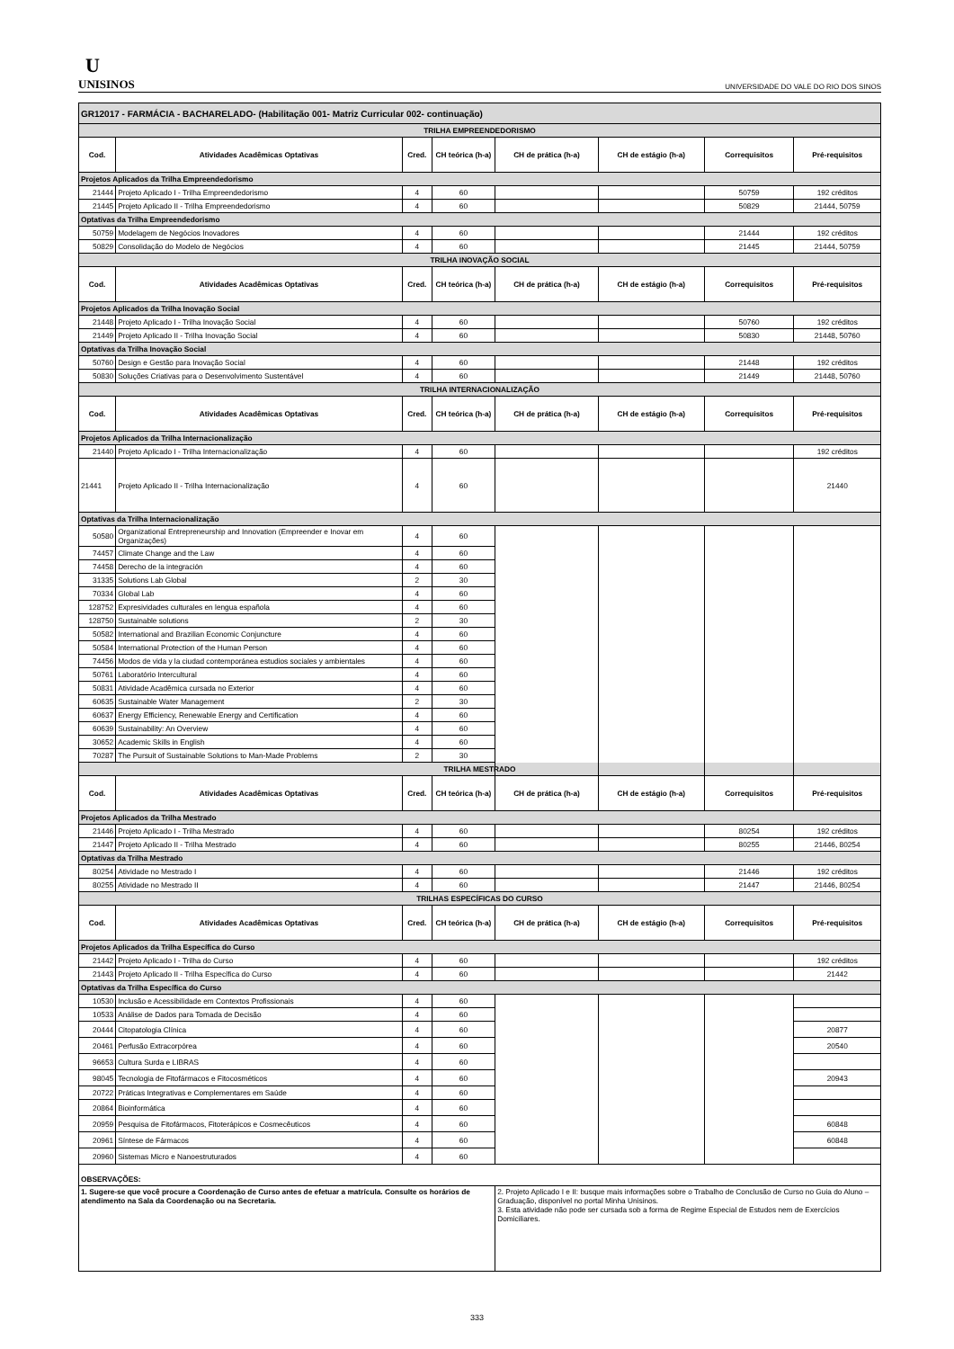U
UNISINOS
UNIVERSIDADE DO VALE DO RIO DOS SINOS
| GR12017 - FARMÁCIA - BACHARELADO- (Habilitação 001- Matriz Curricular 002- continuação) | | | | | | | |
| TRILHA EMPREENDEDORISMO | | | | | | | |
| Cod. | Atividades Acadêmicas Optativas | Cred. | CH teórica (h-a) | CH de prática (h-a) | CH de estágio (h-a) | Correquisitos | Pré-requisitos |
| Projetos Aplicados da Trilha Empreendedorismo | | | | | | | |
| 21444 | Projeto Aplicado I - Trilha Empreendedorismo | 4 | 60 | | | 50759 | 192 créditos |
| 21445 | Projeto Aplicado II - Trilha Empreendedorismo | 4 | 60 | | | 50829 | 21444, 50759 |
| Optativas da Trilha Empreendedorismo | | | | | | | |
| 50759 | Modelagem de Negócios Inovadores | 4 | 60 | | | 21444 | 192 créditos |
| 50829 | Consolidação do Modelo de Negócios | 4 | 60 | | | 21445 | 21444, 50759 |
| TRILHA INOVAÇÃO SOCIAL | | | | | | | |
| Cod. | Atividades Acadêmicas Optativas | Cred. | CH teórica (h-a) | CH de prática (h-a) | CH de estágio (h-a) | Correquisitos | Pré-requisitos |
| Projetos Aplicados da Trilha Inovação Social | | | | | | | |
| 21448 | Projeto Aplicado I - Trilha Inovação Social | 4 | 60 | | | 50760 | 192 créditos |
| 21449 | Projeto Aplicado II - Trilha Inovação Social | 4 | 60 | | | 50830 | 21448, 50760 |
| Optativas da Trilha Inovação Social | | | | | | | |
| 50760 | Design e Gestão para Inovação Social | 4 | 60 | | | 21448 | 192 créditos |
| 50830 | Soluções Criativas para o Desenvolvimento Sustentável | 4 | 60 | | | 21449 | 21448, 50760 |
| TRILHA INTERNACIONALIZAÇÃO | | | | | | | |
| Cod. | Atividades Acadêmicas Optativas | Cred. | CH teórica (h-a) | CH de prática (h-a) | CH de estágio (h-a) | Correquisitos | Pré-requisitos |
| Projetos Aplicados da Trilha Internacionalização | | | | | | | |
| 21440 | Projeto Aplicado I - Trilha Internacionalização | 4 | 60 | | | | 192 créditos |
| 21441 | Projeto Aplicado II - Trilha Internacionalização | 4 | 60 | | | | 21440 |
| Optativas da Trilha Internacionalização | | | | | | | |
| 50580 | Organizational Entrepreneurship and Innovation (Empreender e Inovar em Organizações) | 4 | 60 | | | | |
| 74457 | Climate Change and the Law | 4 | 60 | | | | |
| 74458 | Derecho de la integración | 4 | 60 | | | | |
| 31335 | Solutions Lab Global | 2 | 30 | | | | |
| 70334 | Global Lab | 4 | 60 | | | | |
| 128752 | Expresividades culturales en lengua española | 4 | 60 | | | | |
| 128750 | Sustainable solutions | 2 | 30 | | | | |
| 50582 | International and Brazilian Economic Conjuncture | 4 | 60 | | | | |
| 50584 | International Protection of the Human Person | 4 | 60 | | | | |
| 74456 | Modos de vida y la ciudad contemporánea estudios sociales y ambientales | 4 | 60 | | | | |
| 50761 | Laboratório Intercultural | 4 | 60 | | | | |
| 50831 | Atividade Acadêmica cursada no Exterior | 4 | 60 | | | | |
| 60635 | Sustainable Water Management | 2 | 30 | | | | |
| 60637 | Energy Efficiency, Renewable Energy and Certification | 4 | 60 | | | | |
| 60639 | Sustainability: An Overview | 4 | 60 | | | | |
| 30652 | Academic Skills in English | 4 | 60 | | | | |
| 70287 | The Pursuit of Sustainable Solutions to Man-Made Problems | 2 | 30 | | | | |
| TRILHA MESTRADO | | | | | | | |
| Cod. | Atividades Acadêmicas Optativas | Cred. | CH teórica (h-a) | CH de prática (h-a) | CH de estágio (h-a) | Correquisitos | Pré-requisitos |
| Projetos Aplicados da Trilha Mestrado | | | | | | | |
| 21446 | Projeto Aplicado I - Trilha Mestrado | 4 | 60 | | | 80254 | 192 créditos |
| 21447 | Projeto Aplicado II - Trilha Mestrado | 4 | 60 | | | 80255 | 21446, 80254 |
| Optativas da Trilha Mestrado | | | | | | | |
| 80254 | Atividade no Mestrado I | 4 | 60 | | | 21446 | 192 créditos |
| 80255 | Atividade no Mestrado II | 4 | 60 | | | 21447 | 21446, 80254 |
| TRILHAS ESPECÍFICAS DO CURSO | | | | | | | |
| Cod. | Atividades Acadêmicas Optativas | Cred. | CH teórica (h-a) | CH de prática (h-a) | CH de estágio (h-a) | Correquisitos | Pré-requisitos |
| Projetos Aplicados da Trilha Específica do Curso | | | | | | | |
| 21442 | Projeto Aplicado I - Trilha do Curso | 4 | 60 | | | | 192 créditos |
| 21443 | Projeto Aplicado II - Trilha Específica do Curso | 4 | 60 | | | | 21442 |
| Optativas da Trilha Específica do Curso | | | | | | | |
| 10530 | Inclusão e Acessibilidade em Contextos Profissionais | 4 | 60 | | | | |
| 10533 | Análise de Dados para Tomada de Decisão | 4 | 60 | | | | |
| 20444 | Citopatologia Clínica | 4 | 60 | | | | 20877 |
| 20461 | Perfusão Extracorpórea | 4 | 60 | | | | 20540 |
| 96653 | Cultura Surda e LIBRAS | 4 | 60 | | | | |
| 98045 | Tecnologia de Fitofármacos e Fitocosméticos | 4 | 60 | | | | 20943 |
| 20722 | Práticas Integrativas e Complementares em Saúde | 4 | 60 | | | | |
| 20864 | Bioinformática | 4 | 60 | | | | |
| 20959 | Pesquisa de Fitofármacos, Fitoterápicos e Cosmecêuticos | 4 | 60 | | | | 60848 |
| 20961 | Síntese de Fármacos | 4 | 60 | | | | 60848 |
| 20960 | Sistemas Micro e Nanoestruturados | 4 | 60 | | | | |
| OBSERVAÇÕES: | | | | | | | |
| 1. Sugere-se que você procure a Coordenação de Curso antes de efetuar a matrícula. Consulte os horários de atendimento na Sala da Coordenação ou na Secretaria. | | | | 2. Projeto Aplicado I e II: busque mais informações sobre o Trabalho de Conclusão de Curso no Guia do Aluno – Graduação, disponível no portal Minha Unisinos. 3. Esta atividade não pode ser cursada sob a forma de Regime Especial de Estudos nem de Exercícios Domiciliares. | | | |
333